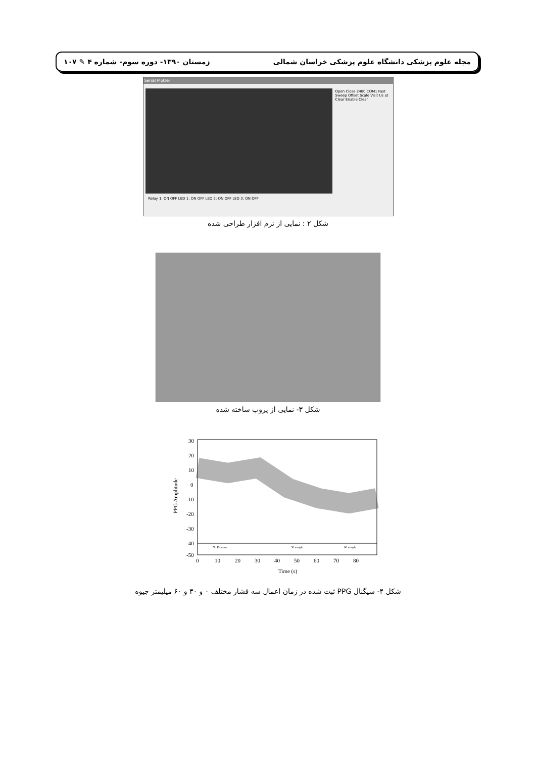مجله علوم پزشکی دانشگاه علوم پزشکی خراسان شمالی زمستان ۱۳۹۰- دوره سوم- شماره ۴ ✎ ۱۰۷
Serial Plotter
Open Close 2400 COM1 Fast Sweep Offset Scale Visit Us at Clear Enable Clear
Relay 1: ON OFF LED 1: ON OFF LED 2: ON OFF LED 3: ON OFF
شکل ۲ : نمایی از نرم افزار طراحی شده
شکل ۳- نمایی از پروب ساخته شده
No Pressure
30 mmgh
60 mmgh
30
20
10
0
-10
-20
-30
-40
-50
0
10
20
30
40
50
60
70
80
Time (s)
PPG Amplitude
شکل ۴- سیگنال PPG ثبت شده در زمان اعمال سه فشار مختلف ۰ و ۳۰ و ۶۰ میلیمتر جیوه